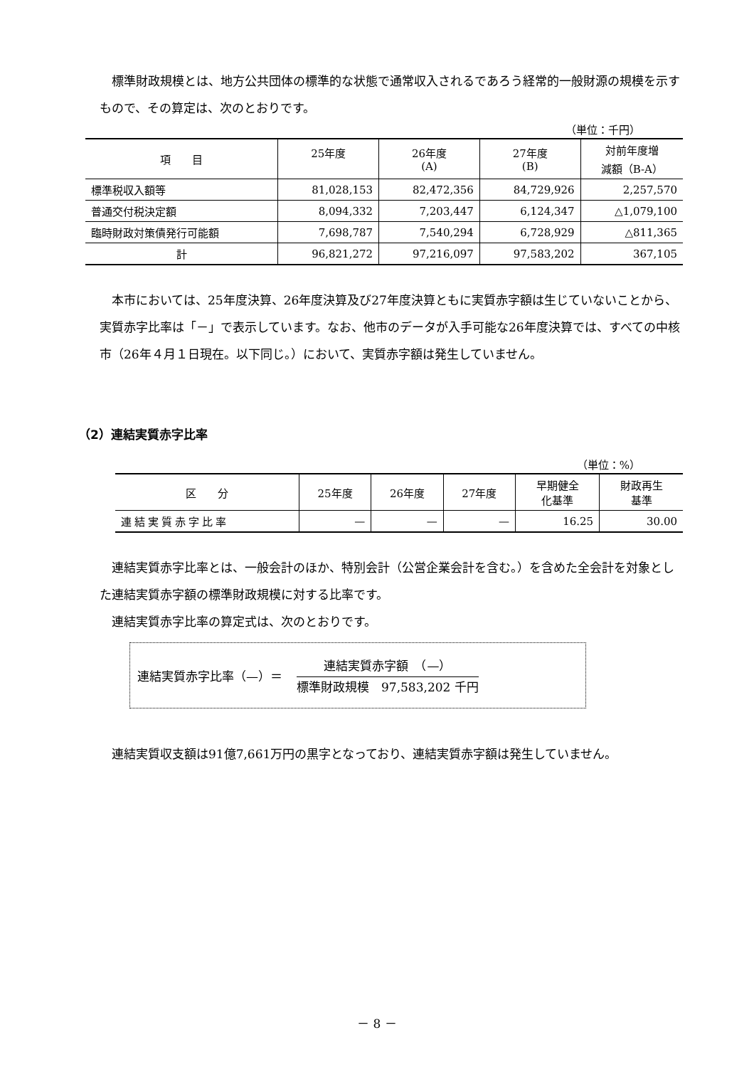標準財政規模とは、地方公共団体の標準的な状態で通常収入されるであろう経常的一般財源の規模を示すもので、その算定は、次のとおりです。
（単位：千円）
| 項 目 | 25年度 | 26年度 (A) | 27年度 (B) | 対前年度増 減額（B-A） |
| --- | --- | --- | --- | --- |
| 標準税収入額等 | 81,028,153 | 82,472,356 | 84,729,926 | 2,257,570 |
| 普通交付税決定額 | 8,094,332 | 7,203,447 | 6,124,347 | △1,079,100 |
| 臨時財政対策債発行可能額 | 7,698,787 | 7,540,294 | 6,728,929 | △811,365 |
| 計 | 96,821,272 | 97,216,097 | 97,583,202 | 367,105 |
本市においては、25年度決算、26年度決算及び27年度決算ともに実質赤字額は生じていないことから、実質赤字比率は「－」で表示しています。なお、他市のデータが入手可能な26年度決算では、すべての中核市（26年４月１日現在。以下同じ。）において、実質赤字額は発生していません。
（2）連結実質赤字比率
（単位：%）
| 区 分 | 25年度 | 26年度 | 27年度 | 早期健全 化基準 | 財政再生 基準 |
| --- | --- | --- | --- | --- | --- |
| 連結実質赤字比率 | — | — | — | 16.25 | 30.00 |
連結実質赤字比率とは、一般会計のほか、特別会計（公営企業会計を含む。）を含めた全会計を対象とした連結実質赤字額の標準財政規模に対する比率です。
連結実質赤字比率の算定式は、次のとおりです。
連結実質赤字比率（—）＝
連結実質赤字額　（—）
標準財政規模　97,583,202 千円
連結実質収支額は91億7,661万円の黒字となっており、連結実質赤字額は発生していません。
－ 8 －